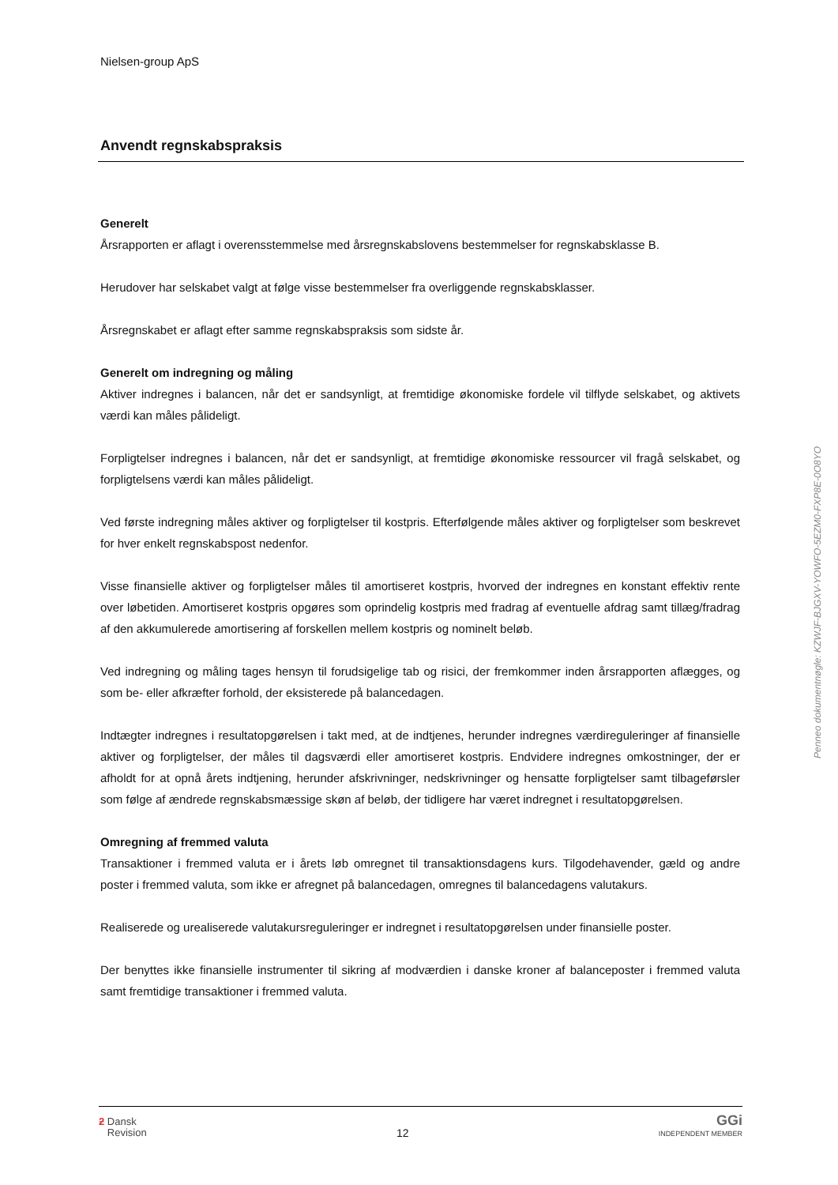Nielsen-group ApS
Anvendt regnskabspraksis
Generelt
Årsrapporten er aflagt i overensstemmelse med årsregnskabslovens bestemmelser for regnskabsklasse B.
Herudover har selskabet valgt at følge visse bestemmelser fra overliggende regnskabsklasser.
Årsregnskabet er aflagt efter samme regnskabspraksis som sidste år.
Generelt om indregning og måling
Aktiver indregnes i balancen, når det er sandsynligt, at fremtidige økonomiske fordele vil tilflyde selskabet, og aktivets værdi kan måles pålideligt.
Forpligtelser indregnes i balancen, når det er sandsynligt, at fremtidige økonomiske ressourcer vil fragå selskabet, og forpligtelsens værdi kan måles pålideligt.
Ved første indregning måles aktiver og forpligtelser til kostpris. Efterfølgende måles aktiver og forpligtelser som beskrevet for hver enkelt regnskabspost nedenfor.
Visse finansielle aktiver og forpligtelser måles til amortiseret kostpris, hvorved der indregnes en konstant effektiv rente over løbetiden. Amortiseret kostpris opgøres som oprindelig kostpris med fradrag af eventuelle afdrag samt tillæg/fradrag af den akkumulerede amortisering af forskellen mellem kostpris og nominelt beløb.
Ved indregning og måling tages hensyn til forudsigelige tab og risici, der fremkommer inden årsrapporten aflægges, og som be- eller afkræfter forhold, der eksisterede på balancedagen.
Indtægter indregnes i resultatopgørelsen i takt med, at de indtjenes, herunder indregnes værdireguleringer af finansielle aktiver og forpligtelser, der måles til dagsværdi eller amortiseret kostpris. Endvidere indregnes omkostninger, der er afholdt for at opnå årets indtjening, herunder afskrivninger, nedskrivninger og hensatte forpligtelser samt tilbageførsler som følge af ændrede regnskabsmæssige skøn af beløb, der tidligere har været indregnet i resultatopgørelsen.
Omregning af fremmed valuta
Transaktioner i fremmed valuta er i årets løb omregnet til transaktionsdagens kurs. Tilgodehavender, gæld og andre poster i fremmed valuta, som ikke er afregnet på balancedagen, omregnes til balancedagens valutakurs.
Realiserede og urealiserede valutakursreguleringer er indregnet i resultatopgørelsen under finansielle poster.
Der benyttes ikke finansielle instrumenter til sikring af modværdien i danske kroner af balanceposter i fremmed valuta samt fremtidige transaktioner i fremmed valuta.
Penneo dokumentnøgle: KZWJF-BJGXV-YOWFO-5EZM0-FXP8E-0O8YO
ƻ Dansk
Revision
12
GGi
INDEPENDENT MEMBER